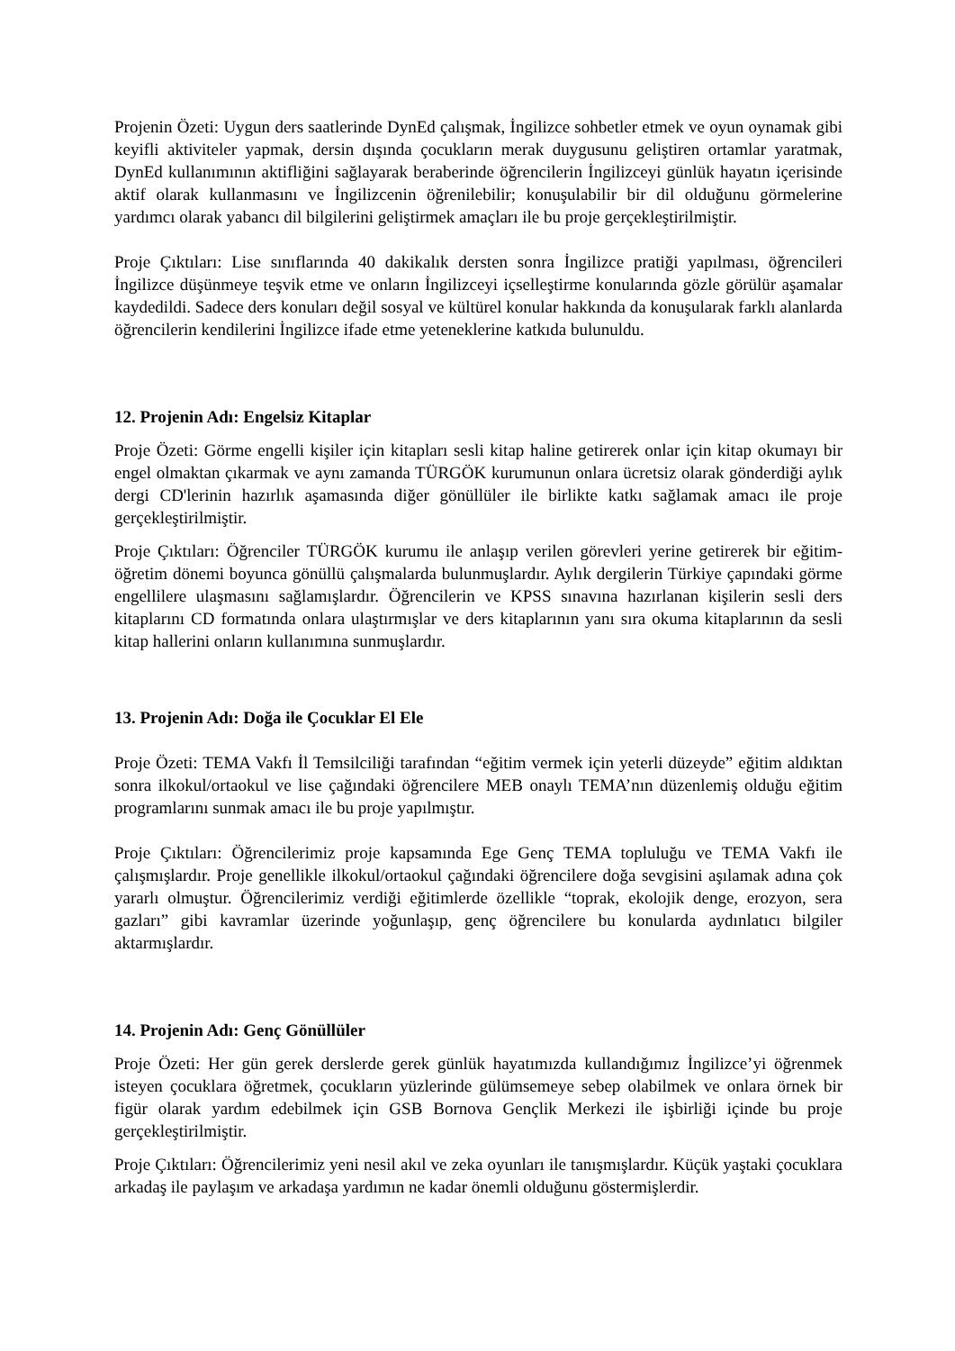Projenin Özeti: Uygun ders saatlerinde DynEd çalışmak, İngilizce sohbetler etmek ve oyun oynamak gibi keyifli aktiviteler yapmak, dersin dışında çocukların merak duygusunu geliştiren ortamlar yaratmak, DynEd kullanımının aktifliğini sağlayarak beraberinde öğrencilerin İngilizceyi günlük hayatın içerisinde aktif olarak kullanmasını ve İngilizcenin öğrenilebilir; konuşulabilir bir dil olduğunu görmelerine yardımcı olarak yabancı dil bilgilerini geliştirmek amaçları ile bu proje gerçekleştirilmiştir.
Proje Çıktıları: Lise sınıflarında 40 dakikalık dersten sonra İngilizce pratiği yapılması, öğrencileri İngilizce düşünmeye teşvik etme ve onların İngilizceyi içselleştirme konularında gözle görülür aşamalar kaydedildi. Sadece ders konuları değil sosyal ve kültürel konular hakkında da konuşularak farklı alanlarda öğrencilerin kendilerini İngilizce ifade etme yeteneklerine katkıda bulunuldu.
12. Projenin Adı: Engelsiz Kitaplar
Proje Özeti: Görme engelli kişiler için kitapları sesli kitap haline getirerek onlar için kitap okumayı bir engel olmaktan çıkarmak ve aynı zamanda TÜRGÖK kurumunun onlara ücretsiz olarak gönderdiği aylık dergi CD'lerinin hazırlık aşamasında diğer gönüllüler ile birlikte katkı sağlamak amacı ile proje gerçekleştirilmiştir.
Proje Çıktıları: Öğrenciler TÜRGÖK kurumu ile anlaşıp verilen görevleri yerine getirerek bir eğitim-öğretim dönemi boyunca gönüllü çalışmalarda bulunmuşlardır. Aylık dergilerin Türkiye çapındaki görme engellilere ulaşmasını sağlamışlardır. Öğrencilerin ve KPSS sınavına hazırlanan kişilerin sesli ders kitaplarını CD formatında onlara ulaştırmışlar ve ders kitaplarının yanı sıra okuma kitaplarının da sesli kitap hallerini onların kullanımına sunmuşlardır.
13. Projenin Adı: Doğa ile Çocuklar El Ele
Proje Özeti: TEMA Vakfı İl Temsilciliği tarafından “eğitim vermek için yeterli düzeyde” eğitim aldıktan sonra ilkokul/ortaokul ve lise çağındaki öğrencilere MEB onaylı TEMA’nın düzenlemiş olduğu eğitim programlarını sunmak amacı ile bu proje yapılmıştır.
Proje Çıktıları: Öğrencilerimiz proje kapsamında Ege Genç TEMA topluluğu ve TEMA Vakfı ile çalışmışlardır. Proje genellikle ilkokul/ortaokul çağındaki öğrencilere doğa sevgisini aşılamak adına çok yararlı olmuştur. Öğrencilerimiz verdiği eğitimlerde özellikle “toprak, ekolojik denge, erozyon, sera gazları” gibi kavramlar üzerinde yoğunlaşıp, genç öğrencilere bu konularda aydınlatıcı bilgiler aktarmışlardır.
14. Projenin Adı: Genç Gönüllüler
Proje Özeti: Her gün gerek derslerde gerek günlük hayatımızda kullandığımız İngilizce’yi öğrenmek isteyen çocuklara öğretmek, çocukların yüzlerinde gülümsemeye sebep olabilmek ve onlara örnek bir figür olarak yardım edebilmek için GSB Bornova Gençlik Merkezi ile işbirliği içinde bu proje gerçekleştirilmiştir.
Proje Çıktıları: Öğrencilerimiz yeni nesil akıl ve zeka oyunları ile tanışmışlardır. Küçük yaştaki çocuklara arkadaş ile paylaşım ve arkadaşa yardımın ne kadar önemli olduğunu göstermişlerdir.